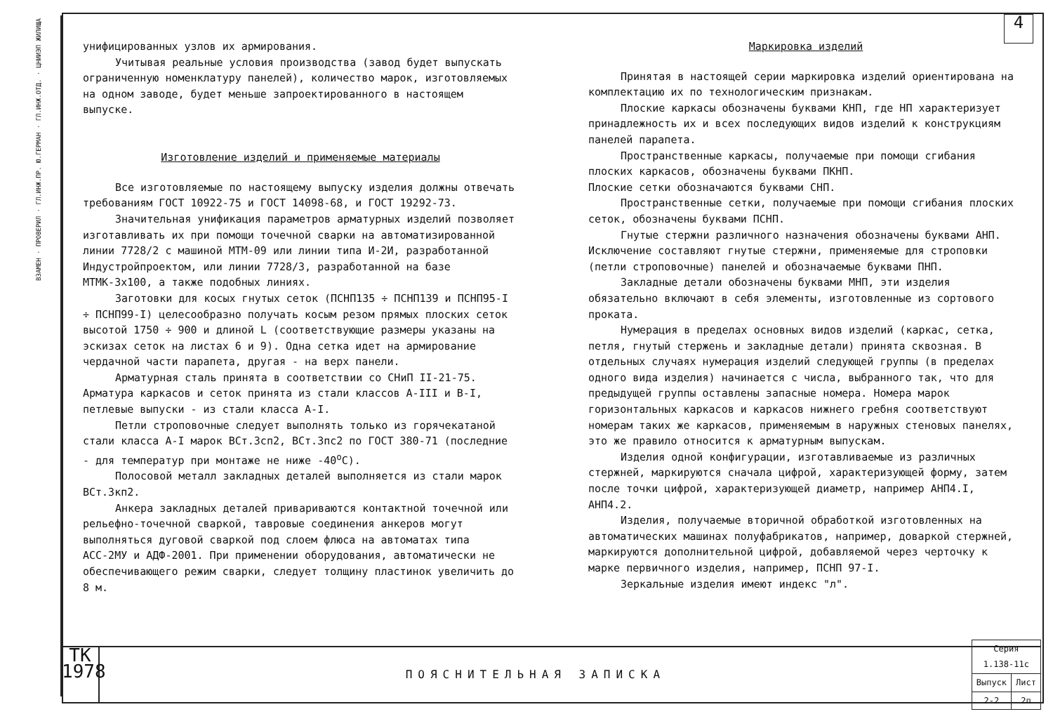ВЗАМЕН · ПРОВЕРИЛ · ГЛ.ИНЖ.ПР. Ю.ГЕРМАН · ГЛ.ИНЖ.ОТД. · ЦНИИЭП ЖИЛИЩА
4
унифицированных узлов их армирования.
Учитывая реальные условия производства (завод будет выпускать ограниченную номенклатуру панелей), количество марок, изготовляемых на одном заводе, будет меньше запроектированного в настоящем выпуске.
Изготовление изделий и применяемые материалы
Все изготовляемые по настоящему выпуску изделия должны отвечать требованиям ГОСТ 10922-75 и ГОСТ 14098-68, и ГОСТ 19292-73.
Значительная унификация параметров арматурных изделий позволяет изготавливать их при помощи точечной сварки на автоматизированной линии 7728/2 с машиной МТМ-09 или линии типа И-2И, разработанной Индустройпроектом, или линии 7728/3, разработанной на базе МТМК-3х100, а также подобных линиях.
Заготовки для косых гнутых сеток (ПСНП135 ÷ ПСНП139 и ПСНП95-I ÷ ПСНП99-I) целесообразно получать косым резом прямых плоских сеток высотой 1750 ÷ 900 и длиной L (соответствующие размеры указаны на эскизах сеток на листах 6 и 9). Одна сетка идет на армирование чердачной части парапета, другая - на верх панели.
Арматурная сталь принята в соответствии со СНиП II-21-75. Арматура каркасов и сеток принята из стали классов А-III и В-I, петлевые выпуски - из стали класса А-I.
Петли строповочные следует выполнять только из горячекатаной стали класса А-I марок ВСт.3сп2, ВСт.3пс2 по ГОСТ 380-71 (последние - для температур при монтаже не ниже -40<sup>о</sup>С).
Полосовой металл закладных деталей выполняется из стали марок ВСт.3кп2.
Анкера закладных деталей привариваются контактной точечной или рельефно-точечной сваркой, тавровые соединения анкеров могут выполняться дуговой сваркой под слоем флюса на автоматах типа АСС-2МУ и АДФ-2001. При применении оборудования, автоматически не обеспечивающего режим сварки, следует толщину пластинок увеличить до 8 м.
Маркировка изделий
Принятая в настоящей серии маркировка изделий ориентирована на комплектацию их по технологическим признакам.
Плоские каркасы обозначены буквами КНП, где НП характеризует принадлежность их и всех последующих видов изделий к конструкциям панелей парапета.
Пространственные каркасы, получаемые при помощи сгибания плоских каркасов, обозначены буквами ПКНП.
Плоские сетки обозначаются буквами СНП.
Пространственные сетки, получаемые при помощи сгибания плоских сеток, обозначены буквами ПСНП.
Гнутые стержни различного назначения обозначены буквами АНП. Исключение составляют гнутые стержни, применяемые для строповки (петли строповочные) панелей и обозначаемые буквами ПНП.
Закладные детали обозначены буквами МНП, эти изделия обязательно включают в себя элементы, изготовленные из сортового проката.
Нумерация в пределах основных видов изделий (каркас, сетка, петля, гнутый стержень и закладные детали) принята сквозная. В отдельных случаях нумерация изделий следующей группы (в пределах одного вида изделия) начинается с числа, выбранного так, что для предыдущей группы оставлены запасные номера. Номера марок горизонтальных каркасов и каркасов нижнего гребня соответствуют номерам таких же каркасов, применяемым в наружных стеновых панелях, это же правило относится к арматурным выпускам.
Изделия одной конфигурации, изготавливаемые из различных стержней, маркируются сначала цифрой, характеризующей форму, затем после точки цифрой, характеризующей диаметр, например АНП4.I, АНП4.2.
Изделия, получаемые вторичной обработкой изготовленных на автоматических машинах полуфабрикатов, например, доваркой стержней, маркируются дополнительной цифрой, добавляемой через черточку к марке первичного изделия, например, ПСНП 97-I.
Зеркальные изделия имеют индекс "л".
ТК
1978
ПОЯСНИТЕЛЬНАЯ ЗАПИСКА
| Серия 1.138-11с | |
| Выпуск | Лист |
| 2-2 | 2п |